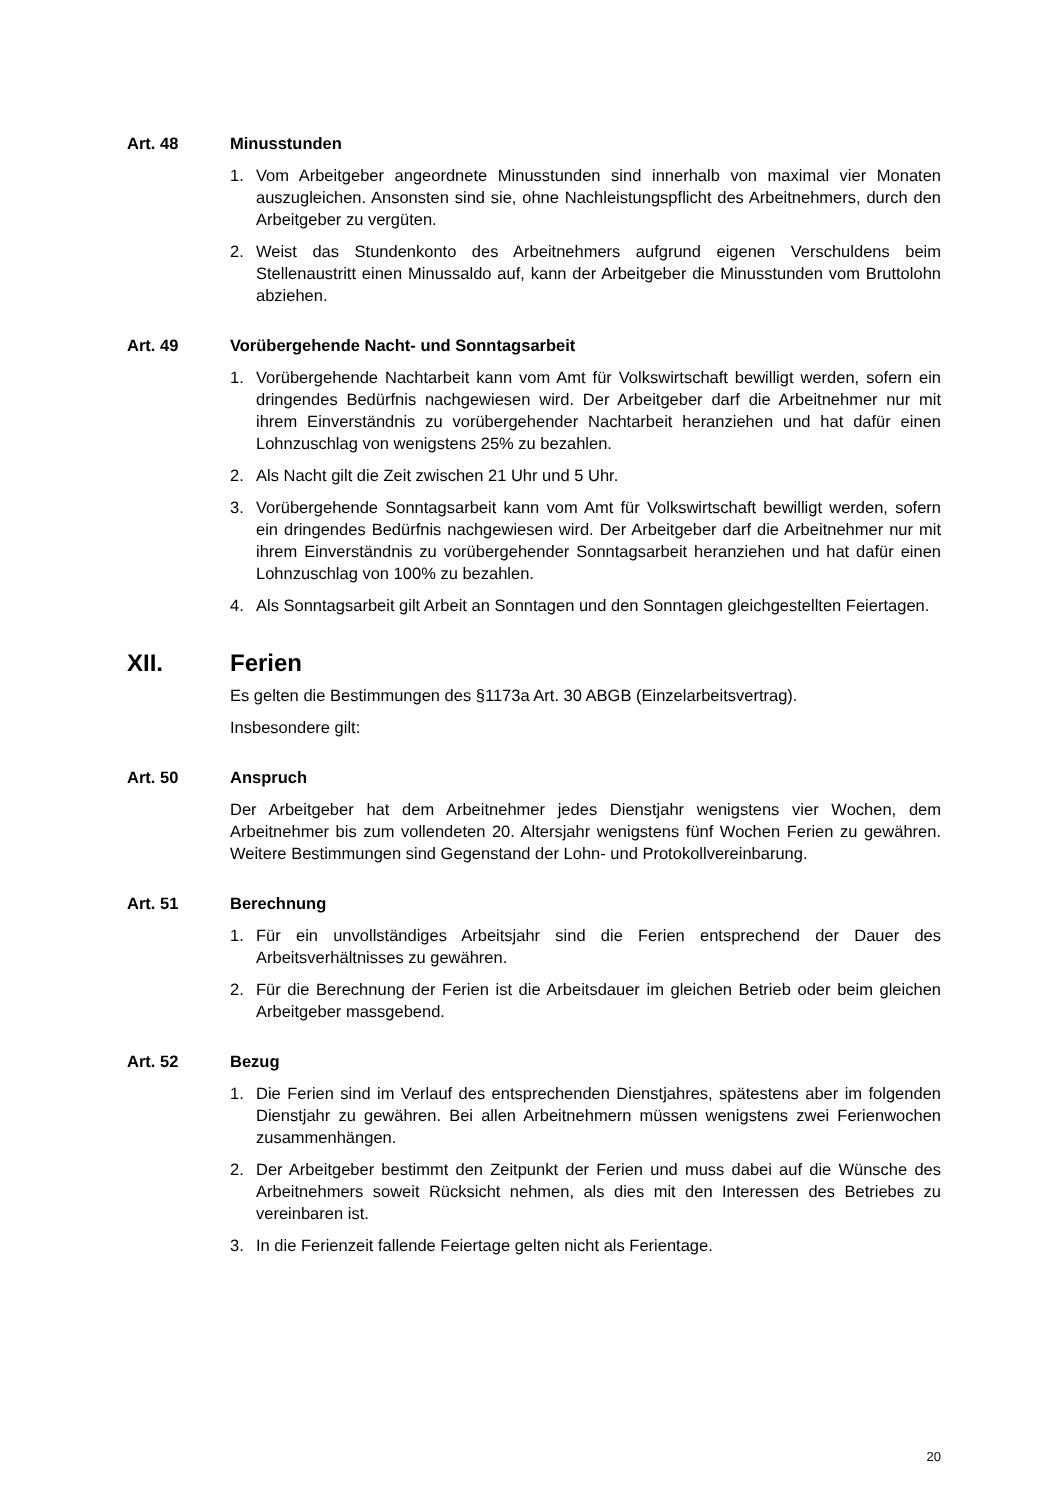Art. 48 Minusstunden
1. Vom Arbeitgeber angeordnete Minusstunden sind innerhalb von maximal vier Monaten auszugleichen. Ansonsten sind sie, ohne Nachleistungspflicht des Arbeitnehmers, durch den Arbeitgeber zu vergüten.
2. Weist das Stundenkonto des Arbeitnehmers aufgrund eigenen Verschuldens beim Stellenaustritt einen Minussaldo auf, kann der Arbeitgeber die Minusstunden vom Bruttolohn abziehen.
Art. 49 Vorübergehende Nacht- und Sonntagsarbeit
1. Vorübergehende Nachtarbeit kann vom Amt für Volkswirtschaft bewilligt werden, sofern ein dringendes Bedürfnis nachgewiesen wird. Der Arbeitgeber darf die Arbeitnehmer nur mit ihrem Einverständnis zu vorübergehender Nachtarbeit heranziehen und hat dafür einen Lohnzuschlag von wenigstens 25% zu bezahlen.
2. Als Nacht gilt die Zeit zwischen 21 Uhr und 5 Uhr.
3. Vorübergehende Sonntagsarbeit kann vom Amt für Volkswirtschaft bewilligt werden, sofern ein dringendes Bedürfnis nachgewiesen wird. Der Arbeitgeber darf die Arbeitnehmer nur mit ihrem Einverständnis zu vorübergehender Sonntagsarbeit heranziehen und hat dafür einen Lohnzuschlag von 100% zu bezahlen.
4. Als Sonntagsarbeit gilt Arbeit an Sonntagen und den Sonntagen gleichgestellten Feiertagen.
XII. Ferien
Es gelten die Bestimmungen des §1173a Art. 30 ABGB (Einzelarbeitsvertrag).
Insbesondere gilt:
Art. 50 Anspruch
Der Arbeitgeber hat dem Arbeitnehmer jedes Dienstjahr wenigstens vier Wochen, dem Arbeitnehmer bis zum vollendeten 20. Altersjahr wenigstens fünf Wochen Ferien zu gewähren. Weitere Bestimmungen sind Gegenstand der Lohn- und Protokollvereinbarung.
Art. 51 Berechnung
1. Für ein unvollständiges Arbeitsjahr sind die Ferien entsprechend der Dauer des Arbeitsverhältnisses zu gewähren.
2. Für die Berechnung der Ferien ist die Arbeitsdauer im gleichen Betrieb oder beim gleichen Arbeitgeber massgebend.
Art. 52 Bezug
1. Die Ferien sind im Verlauf des entsprechenden Dienstjahres, spätestens aber im folgenden Dienstjahr zu gewähren. Bei allen Arbeitnehmern müssen wenigstens zwei Ferienwochen zusammenhängen.
2. Der Arbeitgeber bestimmt den Zeitpunkt der Ferien und muss dabei auf die Wünsche des Arbeitnehmers soweit Rücksicht nehmen, als dies mit den Interessen des Betriebes zu vereinbaren ist.
3. In die Ferienzeit fallende Feiertage gelten nicht als Ferientage.
20